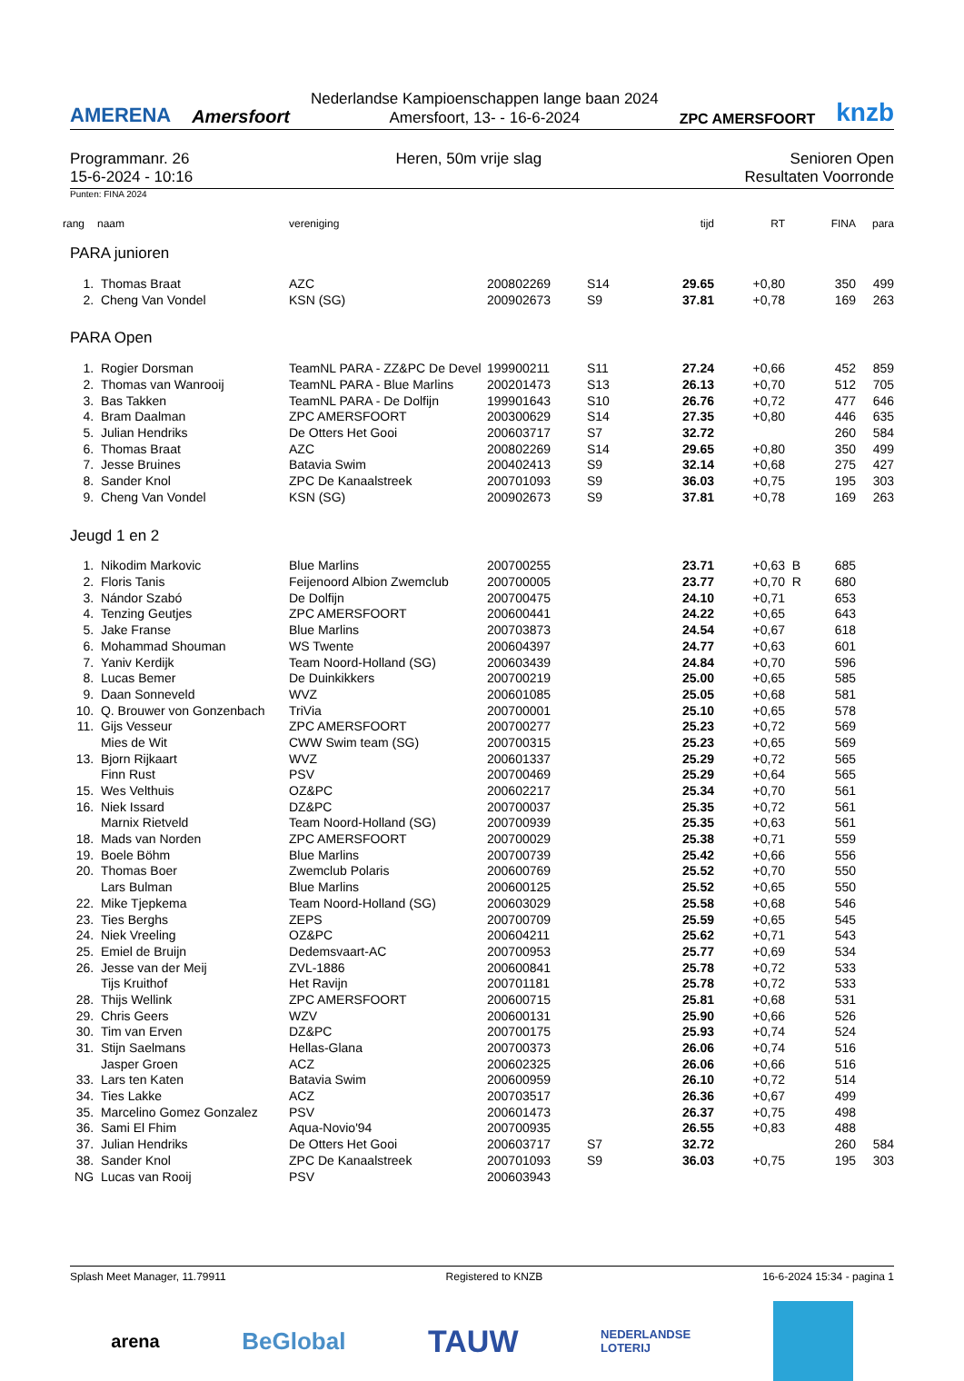AMERENA
Amersfoort
Nederlandse Kampioenschappen lange baan 2024
Amersfoort, 13- - 16-6-2024
ZPC AMERSFOORT
knzb
Programmanr. 26
15-6-2024 - 10:16
Heren, 50m vrije slag Senioren Open
Resultaten Voorronde
Punten: FINA 2024
| rang | naam | vereniging | | | tijd | RT | | FINA | para |
| --- | --- | --- | --- | --- | --- | --- | --- | --- | --- |
| PARA junioren | | | | | | | | | |
| 1. | Thomas Braat | AZC | 200802269 | S14 | 29.65 | +0,80 | | 350 | 499 |
| 2. | Cheng Van Vondel | KSN (SG) | 200902673 | S9 | 37.81 | +0,78 | | 169 | 263 |
| PARA Open | | | | | | | | | |
| 1. | Rogier Dorsman | TeamNL PARA - ZZ&PC De Devel | 199900211 | S11 | 27.24 | +0,66 | | 452 | 859 |
| 2. | Thomas van Wanrooij | TeamNL PARA - Blue Marlins | 200201473 | S13 | 26.13 | +0,70 | | 512 | 705 |
| 3. | Bas Takken | TeamNL PARA - De Dolfijn | 199901643 | S10 | 26.76 | +0,72 | | 477 | 646 |
| 4. | Bram Daalman | ZPC AMERSFOORT | 200300629 | S14 | 27.35 | +0,80 | | 446 | 635 |
| 5. | Julian Hendriks | De Otters Het Gooi | 200603717 | S7 | 32.72 | | | 260 | 584 |
| 6. | Thomas Braat | AZC | 200802269 | S14 | 29.65 | +0,80 | | 350 | 499 |
| 7. | Jesse Bruines | Batavia Swim | 200402413 | S9 | 32.14 | +0,68 | | 275 | 427 |
| 8. | Sander Knol | ZPC De Kanaalstreek | 200701093 | S9 | 36.03 | +0,75 | | 195 | 303 |
| 9. | Cheng Van Vondel | KSN (SG) | 200902673 | S9 | 37.81 | +0,78 | | 169 | 263 |
| Jeugd 1 en 2 | | | | | | | | | |
| 1. | Nikodim Markovic | Blue Marlins | 200700255 | | 23.71 | +0,63 | B | 685 | |
| 2. | Floris Tanis | Feijenoord Albion Zwemclub | 200700005 | | 23.77 | +0,70 | R | 680 | |
| 3. | Nándor Szabó | De Dolfijn | 200700475 | | 24.10 | +0,71 | | 653 | |
| 4. | Tenzing Geutjes | ZPC AMERSFOORT | 200600441 | | 24.22 | +0,65 | | 643 | |
| 5. | Jake Franse | Blue Marlins | 200703873 | | 24.54 | +0,67 | | 618 | |
| 6. | Mohammad Shouman | WS Twente | 200604397 | | 24.77 | +0,63 | | 601 | |
| 7. | Yaniv Kerdijk | Team Noord-Holland (SG) | 200603439 | | 24.84 | +0,70 | | 596 | |
| 8. | Lucas Bemer | De Duinkikkers | 200700219 | | 25.00 | +0,65 | | 585 | |
| 9. | Daan Sonneveld | WVZ | 200601085 | | 25.05 | +0,68 | | 581 | |
| 10. | Q. Brouwer von Gonzenbach | TriVia | 200700001 | | 25.10 | +0,65 | | 578 | |
| 11. | Gijs Vesseur | ZPC AMERSFOORT | 200700277 | | 25.23 | +0,72 | | 569 | |
| | Mies de Wit | CWW Swim team (SG) | 200700315 | | 25.23 | +0,65 | | 569 | |
| 13. | Bjorn Rijkaart | WVZ | 200601337 | | 25.29 | +0,72 | | 565 | |
| | Finn Rust | PSV | 200700469 | | 25.29 | +0,64 | | 565 | |
| 15. | Wes Velthuis | OZ&PC | 200602217 | | 25.34 | +0,70 | | 561 | |
| 16. | Niek Issard | DZ&PC | 200700037 | | 25.35 | +0,72 | | 561 | |
| | Marnix Rietveld | Team Noord-Holland (SG) | 200700939 | | 25.35 | +0,63 | | 561 | |
| 18. | Mads van Norden | ZPC AMERSFOORT | 200700029 | | 25.38 | +0,71 | | 559 | |
| 19. | Boele Böhm | Blue Marlins | 200700739 | | 25.42 | +0,66 | | 556 | |
| 20. | Thomas Boer | Zwemclub Polaris | 200600769 | | 25.52 | +0,70 | | 550 | |
| | Lars Bulman | Blue Marlins | 200600125 | | 25.52 | +0,65 | | 550 | |
| 22. | Mike Tjepkema | Team Noord-Holland (SG) | 200603029 | | 25.58 | +0,68 | | 546 | |
| 23. | Ties Berghs | ZEPS | 200700709 | | 25.59 | +0,65 | | 545 | |
| 24. | Niek Vreeling | OZ&PC | 200604211 | | 25.62 | +0,71 | | 543 | |
| 25. | Emiel de Bruijn | Dedemsvaart-AC | 200700953 | | 25.77 | +0,69 | | 534 | |
| 26. | Jesse van der Meij | ZVL-1886 | 200600841 | | 25.78 | +0,72 | | 533 | |
| | Tijs Kruithof | Het Ravijn | 200701181 | | 25.78 | +0,72 | | 533 | |
| 28. | Thijs Wellink | ZPC AMERSFOORT | 200600715 | | 25.81 | +0,68 | | 531 | |
| 29. | Chris Geers | WZV | 200600131 | | 25.90 | +0,66 | | 526 | |
| 30. | Tim van Erven | DZ&PC | 200700175 | | 25.93 | +0,74 | | 524 | |
| 31. | Stijn Saelmans | Hellas-Glana | 200700373 | | 26.06 | +0,74 | | 516 | |
| | Jasper Groen | ACZ | 200602325 | | 26.06 | +0,66 | | 516 | |
| 33. | Lars ten Katen | Batavia Swim | 200600959 | | 26.10 | +0,72 | | 514 | |
| 34. | Ties Lakke | ACZ | 200703517 | | 26.36 | +0,67 | | 499 | |
| 35. | Marcelino Gomez Gonzalez | PSV | 200601473 | | 26.37 | +0,75 | | 498 | |
| 36. | Sami El Fhim | Aqua-Novio'94 | 200700935 | | 26.55 | +0,83 | | 488 | |
| 37. | Julian Hendriks | De Otters Het Gooi | 200603717 | S7 | 32.72 | | | 260 | 584 |
| 38. | Sander Knol | ZPC De Kanaalstreek | 200701093 | S9 | 36.03 | +0,75 | | 195 | 303 |
| NG | Lucas van Rooij | PSV | 200603943 | | | | | | |
Splash Meet Manager, 11.79911 Registered to KNZB 16-6-2024 15:34 - pagina 1
arena BeGlobal TAUW NEDERLANDSE
LOTERIJ